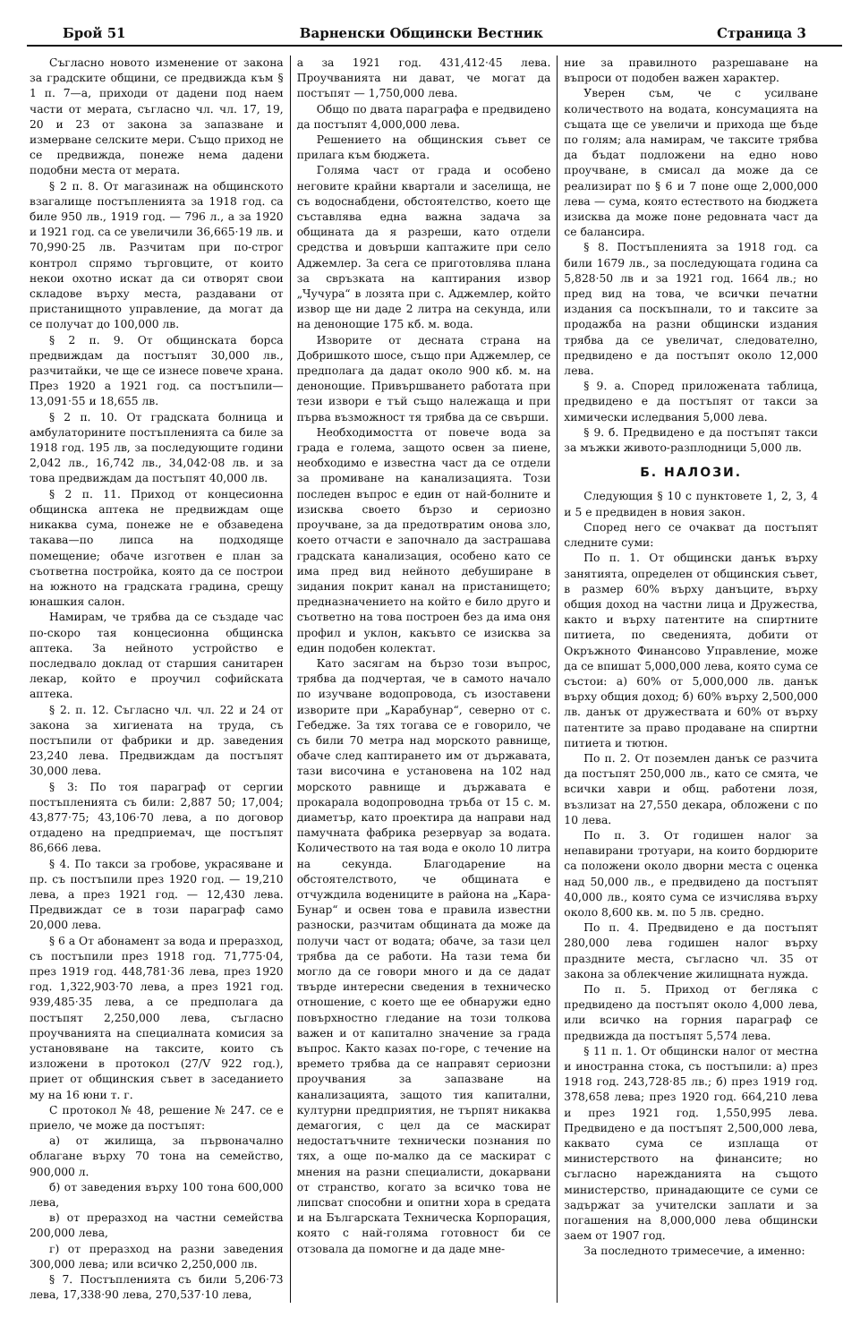Брой 51 Варненски Общински Вестник Страница 3
Съгласно новото изменение от закона за градските общини, се предвижда към § 1 п. 7—а, приходи от дадени под наем части от мерата, съгласно чл. чл. 17, 19, 20 и 23 от закона за запазване и измерване селските мери. Също приход не се предвижда, понеже нема дадени подобни места от мерата.
§ 2 п. 8. От магазинаж на общинското взагалище постъпленията за 1918 год. са биле 950 лв., 1919 год. — 796 л., а за 1920 и 1921 год. са се увеличили 36,665·19 лв. и 70,990·25 лв. Разчитам при по-строг контрол спрямо търговците, от които некои охотно искат да си отворят свои складове върху места, раздавани от пристанищното управление, да могат да се получат до 100,000 лв.
§ 2 п. 9. От общинската борса предвиждам да постъпят 30,000 лв., разчитайки, че ще се изнесе повече храна. През 1920 а 1921 год. са постъпили— 13,091·55 и 18,655 лв.
§ 2 п. 10. От градската болница и амбулаторините постъпленията са биле за 1918 год. 195 лв, за последующите години 2,042 лв., 16,742 лв., 34,042·08 лв. и за това предвиждам да постъпят 40,000 лв.
§ 2 п. 11. Приход от концесионна общинска аптека не предвиждам още никаква сума, понеже не е обзаведена такава—по липса на подходяще помещение; обаче изготвен е план за съответна постройка, която да се построи на южното на градската градина, срещу юнашкия салон.
Намирам, че трябва да се създаде час по-скоро тая концесионна общинска аптека. За нейното устройство е последвало доклад от старшия санитарен лекар, който е проучил софийската аптека.
§ 2. п. 12. Съгласно чл. чл. 22 и 24 от закона за хигиената на труда, съ постъпили от фабрики и др. заведения 23,240 лева. Предвиждам да постъпят 30,000 лева.
§ 3: По тоя параграф от сергии постъпленията съ били: 2,887 50; 17,004; 43,877·75; 43,106·70 лева, а по договор отдадено на предприемач, ще постъпят 86,666 лева.
§ 4. По такси за гробове, украсяване и пр. съ постъпили през 1920 год. — 19,210 лева, а през 1921 год. — 12,430 лева. Предвиждат се в този параграф само 20,000 лева.
§ 6 а От абонамент за вода и преразход, съ постъпили през 1918 год. 71,775·04, през 1919 год. 448,781·36 лева, през 1920 год. 1,322,903·70 лева, а през 1921 год. 939,485·35 лева, а се предполага да постъпят 2,250,000 лева, съгласно проучванията на специалната комисия за установяване на таксите, които съ изложени в протокол (27/V 922 год.), приет от общинския съвет в заседанието му на 16 юни т. г.
С протокол № 48, решение № 247. се е приело, че може да постъпят:
а) от жилища, за първоначално облагане върху 70 тона на семейство, 900,000 л.
б) от заведения върху 100 тона 600,000 лева,
в) от преразход на частни семейства 200,000 лева,
г) от преразход на разни заведения 300,000 лева; или всичко 2,250,000 лв.
§ 7. Постъпленията съ били 5,206·73 лева, 17,338·90 лева, 270,537·10 лева,
а за 1921 год. 431,412·45 лева. Проучванията ни дават, че могат да постъпят — 1,750,000 лева.
Общо по двата параграфа е предвидено да постъпят 4,000,000 лева.
Решението на общинския съвет се прилага към бюджета.
Голяма част от града и особено неговите крайни квартали и заселища, не съ водоснабдени, обстоятелство, което ще съставлява една важна задача за общината да я разреши, като отдели средства и довърши каптажите при село Аджемлер. За сега се приготовлява плана за свръзката на каптирания извор „Чучура“ в лозята при с. Аджемлер, който извор ще ни даде 2 литра на секунда, или на денонощие 175 кб. м. вода.
Изворите от десната страна на Добришкото шосе, също при Аджемлер, се предполага да дадат около 900 кб. м. на денонощие. Привършването работата при тези извори е тъй също належаща и при първа възможност тя трябва да се свърши.
Необходимостта от повече вода за града е голема, защото освен за пиене, необходимо е известна част да се отдели за промиване на канализацията. Този последен въпрос е един от най-болните и изисква своето бързо и сериозно проучване, за да предотвратим онова зло, което отчасти е започнало да застрашава градската канализация, особено като се има пред вид нейното дебуширане в зидания покрит канал на пристанището; предназначението на който е било друго и съответно на това построен без да има оня профил и уклон, какъвто се изисква за един подобен колектат.
Като засягам на бързо този въпрос, трябва да подчертая, че в самото начало по изучване водопровода, съ изоставени изворите при „Карабунар“, северно от с. Гебедже. За тях тогава се е говорило, че съ били 70 метра над морското равнище, обаче след каптирането им от държавата, тази височина е установена на 102 над морското равнище и държавата е прокарала водопроводна тръба от 15 с. м. диаметър, като проектира да направи над памучната фабрика резервуар за водата. Количеството на тая вода е около 10 литра на секунда. Благодарение на обстоятелството, че общината е отчуждила водениците в района на „Кара-Бунар“ и освен това е правила известни разноски, разчитам общината да може да получи част от водата; обаче, за тази цел трябва да се работи. На тази тема би могло да се говори много и да се дадат твърде интересни сведения в техническо отношение, с което ще ее обнаружи едно повърхностно гледание на този толкова важен и от капитално значение за града въпрос. Както казах по-горе, с течение на времето трябва да се направят сериозни проучвания за запазване на канализацията, защото тия капитални, културни предприятия, не търпят никаква демагогия, с цел да се маскират недостатъчните технически познания по тях, а още по-малко да се маскират с мнения на разни специалисти, докарвани от странство, когато за всичко това не липсват способни и опитни хора в средата и на Българската Техническа Корпорация, която с най-голяма готовност би се отзовала да помогне и да даде мне-
ние за правилното разрешаване на въпроси от подобен важен характер.
Уверен съм, че с усилване количеството на водата, консумацията на същата ще се увеличи и прихода ще бъде по голям; ала намирам, че таксите трябва да бъдат подложени на едно ново проучване, в смисал да може да се реализират по § 6 и 7 поне още 2,000,000 лева — сума, която естеството на бюджета изисква да може поне редовната част да се балансира.
§ 8. Постъпленията за 1918 год. са били 1679 лв., за последующата година са 5,828·50 лв и за 1921 год. 1664 лв.; но пред вид на това, че всички печатни издания са поскъпнали, то и таксите за продажба на разни общински издания трябва да се увеличат, следователно, предвидено е да постъпят около 12,000 лева.
§ 9. а. Според приложената таблица, предвидено е да постъпят от такси за химически иследвания 5,000 лева.
§ 9. б. Предвидено е да постъпят такси за мъжки живото-разплодници 5,000 лв.
Б. НАЛОЗИ.
Следующия § 10 с пунктовете 1, 2, 3, 4 и 5 е предвиден в новия закон.
Според него се очакват да постъпят следните суми:
По п. 1. От общински данък върху занятията, определен от общинския съвет, в размер 60% върху данъците, върху общия доход на частни лица и Дружества, както и върху патентите на спиртните питиета, по сведенията, добити от Окръжното Финансово Управление, може да се впишат 5,000,000 лева, която сума се състои: а) 60% от 5,000,000 лв. данък върху общия доход; б) 60% върху 2,500,000 лв. данък от дружествата и 60% от върху патентите за право продаване на спиртни питиета и тютюн.
По п. 2. От поземлен данък се разчита да постъпят 250,000 лв., като се смята, че всички хаври и общ. работени лозя, възлизат на 27,550 декара, обложени с по 10 лева.
По п. 3. От годишен налог за непавирани тротуари, на които бордюрите са положени около дворни места с оценка над 50,000 лв., е предвидено да постъпят 40,000 лв., която сума се изчислява върху около 8,600 кв. м. по 5 лв. средно.
По п. 4. Предвидено е да постъпят 280,000 лева годишен налог върху праздните места, съгласно чл. 35 от закона за облекчение жилищната нужда.
По п. 5. Приход от бегляка с предвидено да постъпят около 4,000 лева, или всичко на горния параграф се предвижда да постъпят 5,574 лева.
§ 11 п. 1. От общински налог от местна и иностранна стока, съ постъпили: а) през 1918 год. 243,728·85 лв.; б) през 1919 год. 378,658 лева; през 1920 год. 664,210 лева и през 1921 год. 1,550,995 лева. Предвидено е да постъпят 2,500,000 лева, каквато сума се изплаща от министерството на финансите; но съгласно нарежданията на същото министерство, принадающите се суми се задържат за учителски заплати и за погашения на 8,000,000 лева общински заем от 1907 год.
За последното тримесечие, а именно: